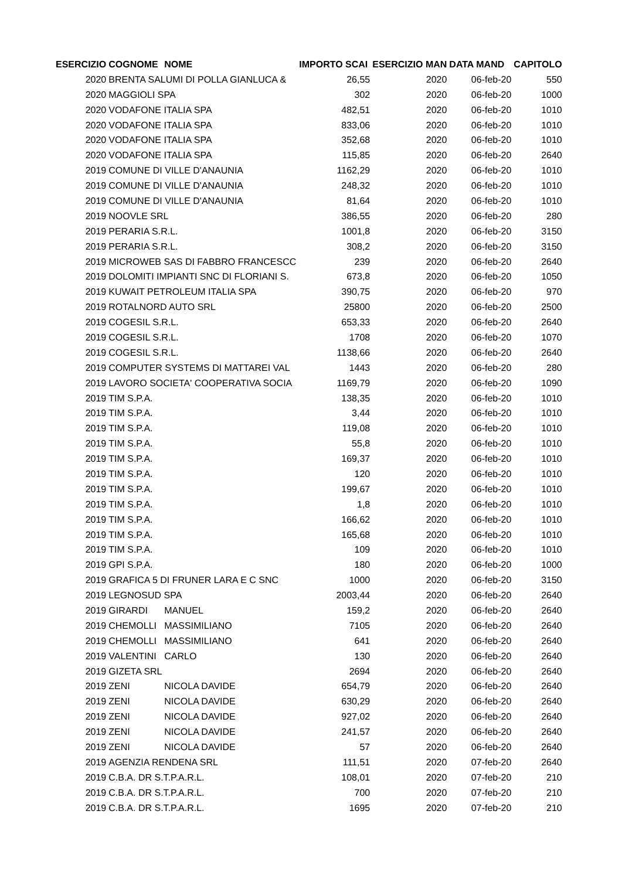| ESERCIZIO | COGNOME | NOME | IMPORTO SCAI | ESERCIZIO MAN | DATA MAND | CAPITOLO |
| --- | --- | --- | --- | --- | --- | --- |
| 2020 | BRENTA SALUMI DI POLLA GIANLUCA & | | 26,55 | 2020 | 06-feb-20 | 550 |
| 2020 | MAGGIOLI SPA | | 302 | 2020 | 06-feb-20 | 1000 |
| 2020 | VODAFONE ITALIA SPA | | 482,51 | 2020 | 06-feb-20 | 1010 |
| 2020 | VODAFONE ITALIA SPA | | 833,06 | 2020 | 06-feb-20 | 1010 |
| 2020 | VODAFONE ITALIA SPA | | 352,68 | 2020 | 06-feb-20 | 1010 |
| 2020 | VODAFONE ITALIA SPA | | 115,85 | 2020 | 06-feb-20 | 2640 |
| 2019 | COMUNE DI VILLE D'ANAUNIA | | 1162,29 | 2020 | 06-feb-20 | 1010 |
| 2019 | COMUNE DI VILLE D'ANAUNIA | | 248,32 | 2020 | 06-feb-20 | 1010 |
| 2019 | COMUNE DI VILLE D'ANAUNIA | | 81,64 | 2020 | 06-feb-20 | 1010 |
| 2019 | NOOVLE SRL | | 386,55 | 2020 | 06-feb-20 | 280 |
| 2019 | PERARIA S.R.L. | | 1001,8 | 2020 | 06-feb-20 | 3150 |
| 2019 | PERARIA S.R.L. | | 308,2 | 2020 | 06-feb-20 | 3150 |
| 2019 | MICROWEB SAS DI FABBRO FRANCESCC | | 239 | 2020 | 06-feb-20 | 2640 |
| 2019 | DOLOMITI IMPIANTI SNC DI FLORIANI S. | | 673,8 | 2020 | 06-feb-20 | 1050 |
| 2019 | KUWAIT PETROLEUM ITALIA SPA | | 390,75 | 2020 | 06-feb-20 | 970 |
| 2019 | ROTALNORD AUTO SRL | | 25800 | 2020 | 06-feb-20 | 2500 |
| 2019 | COGESIL S.R.L. | | 653,33 | 2020 | 06-feb-20 | 2640 |
| 2019 | COGESIL S.R.L. | | 1708 | 2020 | 06-feb-20 | 1070 |
| 2019 | COGESIL S.R.L. | | 1138,66 | 2020 | 06-feb-20 | 2640 |
| 2019 | COMPUTER SYSTEMS DI MATTAREI VAL | | 1443 | 2020 | 06-feb-20 | 280 |
| 2019 | LAVORO SOCIETA' COOPERATIVA SOCIA | | 1169,79 | 2020 | 06-feb-20 | 1090 |
| 2019 | TIM S.P.A. | | 138,35 | 2020 | 06-feb-20 | 1010 |
| 2019 | TIM S.P.A. | | 3,44 | 2020 | 06-feb-20 | 1010 |
| 2019 | TIM S.P.A. | | 119,08 | 2020 | 06-feb-20 | 1010 |
| 2019 | TIM S.P.A. | | 55,8 | 2020 | 06-feb-20 | 1010 |
| 2019 | TIM S.P.A. | | 169,37 | 2020 | 06-feb-20 | 1010 |
| 2019 | TIM S.P.A. | | 120 | 2020 | 06-feb-20 | 1010 |
| 2019 | TIM S.P.A. | | 199,67 | 2020 | 06-feb-20 | 1010 |
| 2019 | TIM S.P.A. | | 1,8 | 2020 | 06-feb-20 | 1010 |
| 2019 | TIM S.P.A. | | 166,62 | 2020 | 06-feb-20 | 1010 |
| 2019 | TIM S.P.A. | | 165,68 | 2020 | 06-feb-20 | 1010 |
| 2019 | TIM S.P.A. | | 109 | 2020 | 06-feb-20 | 1010 |
| 2019 | GPI S.P.A. | | 180 | 2020 | 06-feb-20 | 1000 |
| 2019 | GRAFICA 5 DI FRUNER LARA E C SNC | | 1000 | 2020 | 06-feb-20 | 3150 |
| 2019 | LEGNOSUD SPA | | 2003,44 | 2020 | 06-feb-20 | 2640 |
| 2019 | GIRARDI | MANUEL | 159,2 | 2020 | 06-feb-20 | 2640 |
| 2019 | CHEMOLLI | MASSIMILIANO | 7105 | 2020 | 06-feb-20 | 2640 |
| 2019 | CHEMOLLI | MASSIMILIANO | 641 | 2020 | 06-feb-20 | 2640 |
| 2019 | VALENTINI | CARLO | 130 | 2020 | 06-feb-20 | 2640 |
| 2019 | GIZETA SRL | | 2694 | 2020 | 06-feb-20 | 2640 |
| 2019 | ZENI | NICOLA DAVIDE | 654,79 | 2020 | 06-feb-20 | 2640 |
| 2019 | ZENI | NICOLA DAVIDE | 630,29 | 2020 | 06-feb-20 | 2640 |
| 2019 | ZENI | NICOLA DAVIDE | 927,02 | 2020 | 06-feb-20 | 2640 |
| 2019 | ZENI | NICOLA DAVIDE | 241,57 | 2020 | 06-feb-20 | 2640 |
| 2019 | ZENI | NICOLA DAVIDE | 57 | 2020 | 06-feb-20 | 2640 |
| 2019 | AGENZIA RENDENA SRL | | 111,51 | 2020 | 07-feb-20 | 2640 |
| 2019 | C.B.A. DR S.T.P.A.R.L. | | 108,01 | 2020 | 07-feb-20 | 210 |
| 2019 | C.B.A. DR S.T.P.A.R.L. | | 700 | 2020 | 07-feb-20 | 210 |
| 2019 | C.B.A. DR S.T.P.A.R.L. | | 1695 | 2020 | 07-feb-20 | 210 |